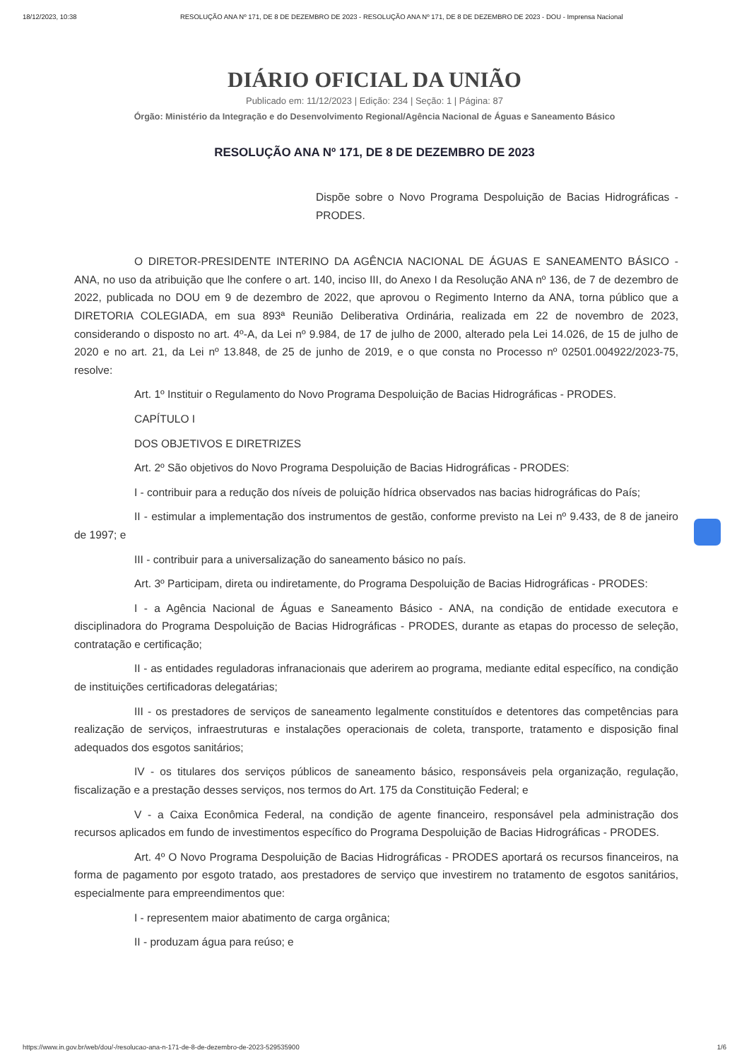18/12/2023, 10:38 RESOLUÇÃO ANA Nº 171, DE 8 DE DEZEMBRO DE 2023 - RESOLUÇÃO ANA Nº 171, DE 8 DE DEZEMBRO DE 2023 - DOU - Imprensa Nacional
DIÁRIO OFICIAL DA UNIÃO
Publicado em: 11/12/2023 | Edição: 234 | Seção: 1 | Página: 87
Órgão: Ministério da Integração e do Desenvolvimento Regional/Agência Nacional de Águas e Saneamento Básico
RESOLUÇÃO ANA Nº 171, DE 8 DE DEZEMBRO DE 2023
Dispõe sobre o Novo Programa Despoluição de Bacias Hidrográficas - PRODES.
O DIRETOR-PRESIDENTE INTERINO DA AGÊNCIA NACIONAL DE ÁGUAS E SANEAMENTO BÁSICO - ANA, no uso da atribuição que lhe confere o art. 140, inciso III, do Anexo I da Resolução ANA nº 136, de 7 de dezembro de 2022, publicada no DOU em 9 de dezembro de 2022, que aprovou o Regimento Interno da ANA, torna público que a DIRETORIA COLEGIADA, em sua 893ª Reunião Deliberativa Ordinária, realizada em 22 de novembro de 2023, considerando o disposto no art. 4º-A, da Lei nº 9.984, de 17 de julho de 2000, alterado pela Lei 14.026, de 15 de julho de 2020 e no art. 21, da Lei nº 13.848, de 25 de junho de 2019, e o que consta no Processo nº 02501.004922/2023-75, resolve:
Art. 1º Instituir o Regulamento do Novo Programa Despoluição de Bacias Hidrográficas - PRODES.
CAPÍTULO I
DOS OBJETIVOS E DIRETRIZES
Art. 2º São objetivos do Novo Programa Despoluição de Bacias Hidrográficas - PRODES:
I - contribuir para a redução dos níveis de poluição hídrica observados nas bacias hidrográficas do País;
II - estimular a implementação dos instrumentos de gestão, conforme previsto na Lei nº 9.433, de 8 de janeiro de 1997; e
III - contribuir para a universalização do saneamento básico no país.
Art. 3º Participam, direta ou indiretamente, do Programa Despoluição de Bacias Hidrográficas - PRODES:
I - a Agência Nacional de Águas e Saneamento Básico - ANA, na condição de entidade executora e disciplinadora do Programa Despoluição de Bacias Hidrográficas - PRODES, durante as etapas do processo de seleção, contratação e certificação;
II - as entidades reguladoras infranacionais que aderirem ao programa, mediante edital específico, na condição de instituições certificadoras delegatárias;
III - os prestadores de serviços de saneamento legalmente constituídos e detentores das competências para realização de serviços, infraestruturas e instalações operacionais de coleta, transporte, tratamento e disposição final adequados dos esgotos sanitários;
IV - os titulares dos serviços públicos de saneamento básico, responsáveis pela organização, regulação, fiscalização e a prestação desses serviços, nos termos do Art. 175 da Constituição Federal; e
V - a Caixa Econômica Federal, na condição de agente financeiro, responsável pela administração dos recursos aplicados em fundo de investimentos específico do Programa Despoluição de Bacias Hidrográficas - PRODES.
Art. 4º O Novo Programa Despoluição de Bacias Hidrográficas - PRODES aportará os recursos financeiros, na forma de pagamento por esgoto tratado, aos prestadores de serviço que investirem no tratamento de esgotos sanitários, especialmente para empreendimentos que:
I - representem maior abatimento de carga orgânica;
II - produzam água para reúso; e
https://www.in.gov.br/web/dou/-/resolucao-ana-n-171-de-8-de-dezembro-de-2023-529535900 1/6